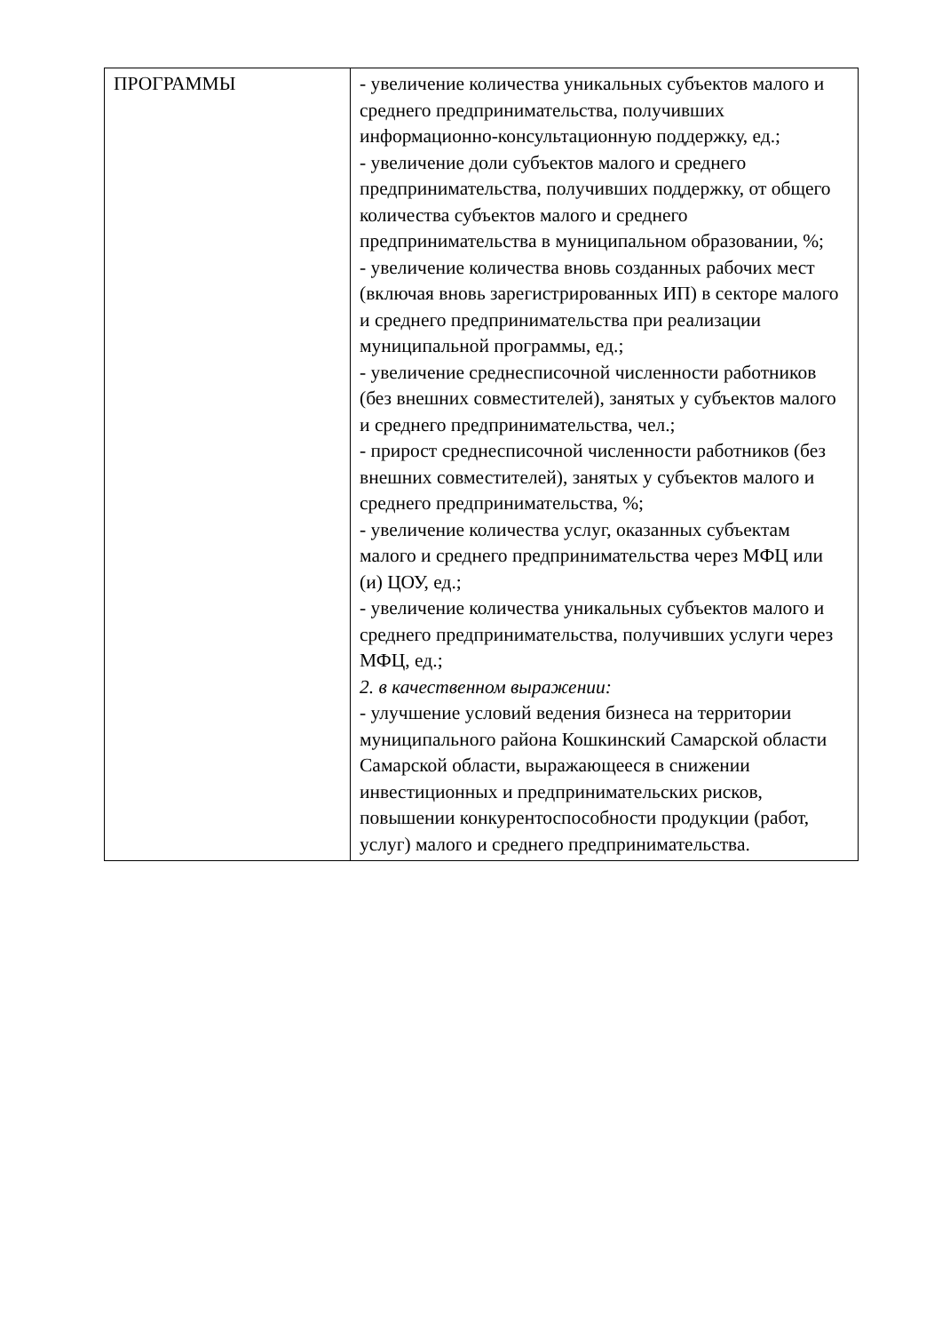| ПРОГРАММЫ | - увеличение количества уникальных субъектов малого и среднего предпринимательства, получивших информационно-консультационную поддержку, ед.; - увеличение доли субъектов малого и среднего предпринимательства, получивших поддержку, от общего количества субъектов малого и среднего предпринимательства в муниципальном образовании, %; - увеличение количества вновь созданных рабочих мест (включая вновь зарегистрированных ИП) в секторе малого и среднего предпринимательства при реализации муниципальной программы, ед.; - увеличение среднесписочной численности работников (без внешних совместителей), занятых у субъектов малого и среднего предпринимательства, чел.; - прирост среднесписочной численности работников (без внешних совместителей), занятых у субъектов малого и среднего предпринимательства, %; - увеличение количества услуг, оказанных субъектам малого и среднего предпринимательства через МФЦ или (и) ЦОУ, ед.; - увеличение количества уникальных субъектов малого и среднего предпринимательства, получивших услуги через МФЦ, ед.; 2. в качественном выражении: - улучшение условий ведения бизнеса на территории муниципального района Кошкинский Самарской области Самарской области, выражающееся в снижении инвестиционных и предпринимательских рисков, повышении конкурентоспособности продукции (работ, услуг) малого и среднего предпринимательства. |